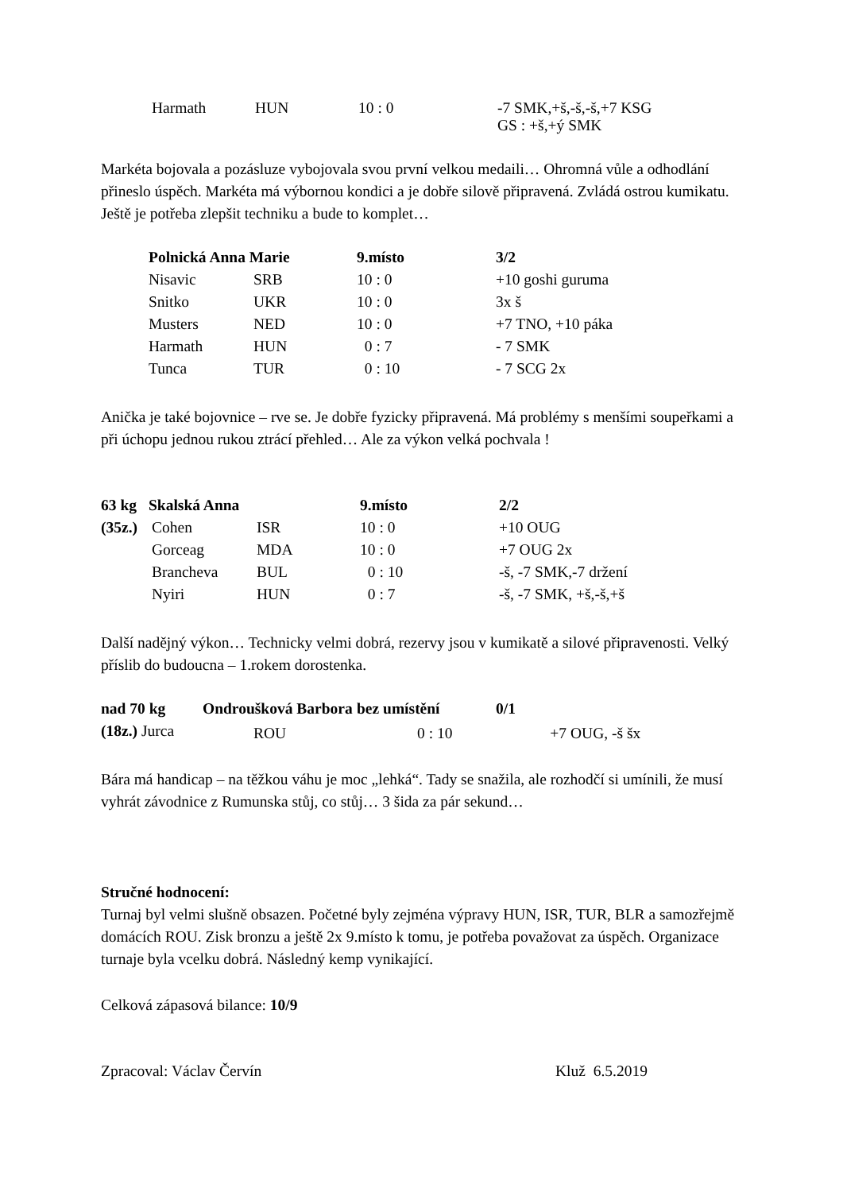| | Harmath | HUN | 10 : 0 | -7 SMK,+š,-š,-š,+7 KSG GS : +š,+ý SMK |
Markéta bojovala a pozásluze vybojovala svou první velkou medaili… Ohromná vůle a odhodlání přineslo úspěch. Markéta má výbornou kondici a je dobře silově připravená. Zvládá ostrou kumikatu. Ještě je potřeba zlepšit techniku a bude to komplet…
| | Polnická Anna Marie | | 9.místo | 3/2 |
| | Nisavic | SRB | 10 : 0 | +10 goshi guruma |
| | Snitko | UKR | 10 : 0 | 3x š |
| | Musters | NED | 10 : 0 | +7 TNO, +10 páka |
| | Harmath | HUN | 0 : 7 | - 7 SMK |
| | Tunca | TUR | 0 : 10 | - 7 SCG 2x |
Anička je také bojovnice – rve se. Je dobře fyzicky připravená. Má problémy s menšími soupeřkami a při úchopu jednou rukou ztrácí přehled… Ale za výkon velká pochvala !
| 63 kg | Skalská Anna | | 9.místo | 2/2 |
| --- | --- | --- | --- | --- |
| (35z.) | Cohen | ISR | 10 : 0 | +10 OUG |
| | Gorceag | MDA | 10 : 0 | +7 OUG 2x |
| | Brancheva | BUL | 0 : 10 | -š, -7 SMK,-7 držení |
| | Nyiri | HUN | 0 : 7 | -š, -7 SMK, +š,-š,+š |
Další nadějný výkon… Technicky velmi dobrá, rezervy jsou v kumikatě a silové připravenosti. Velký příslib do budoucna – 1.rokem dorostenka.
| nad 70 kg | Ondroušková Barbora | | bez umístění | 0/1 |
| --- | --- | --- | --- | --- |
| (18z.) Jurca | | | | |
ROU 0 : 10 +7 OUG, -š šx
Bára má handicap – na těžkou váhu je moc „lehká“. Tady se snažila, ale rozhodčí si umínili, že musí vyhrát závodnice z Rumunska stůj, co stůj… 3 šida za pár sekund…
Stručné hodnocení:
Turnaj byl velmi slušně obsazen. Početné byly zejména výpravy HUN, ISR, TUR, BLR a samozřejmě domácích ROU. Zisk bronzu a ještě 2x 9.místo k tomu, je potřeba považovat za úspěch. Organizace turnaje byla vcelku dobrá. Následný kemp vynikající.
Celková zápasová bilance: 10/9
| Zpracoval: Václav Červín | Kluž 6.5.2019 |